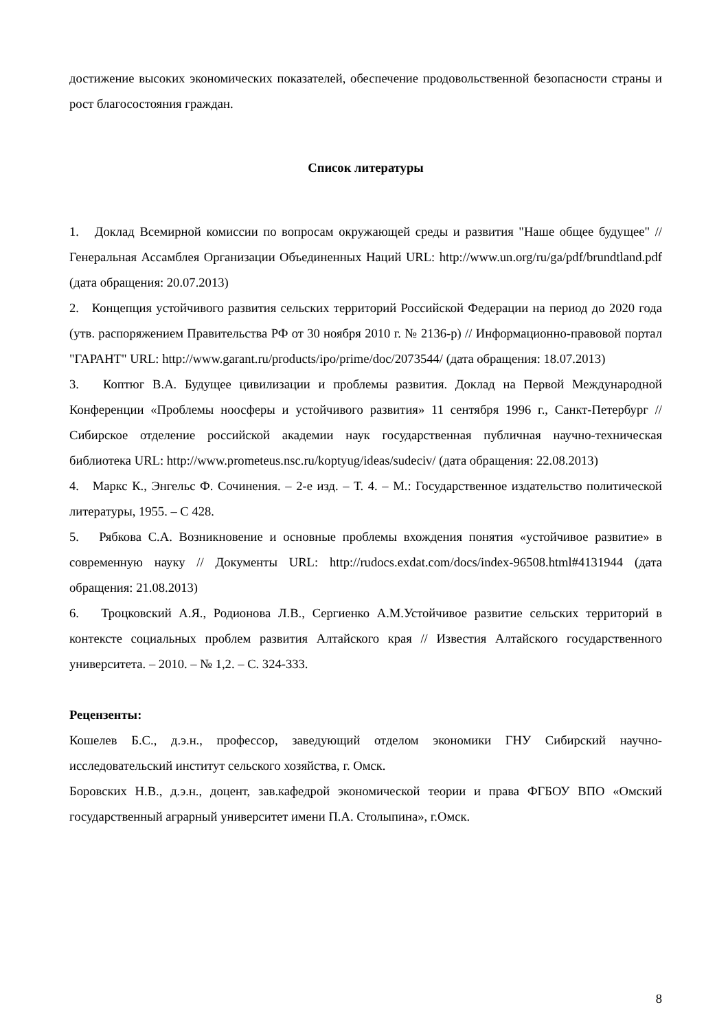достижение высоких экономических показателей, обеспечение продовольственной безопасности страны и рост благосостояния граждан.
Список литературы
1. Доклад Всемирной комиссии по вопросам окружающей среды и развития "Наше общее будущее" // Генеральная Ассамблея Организации Объединенных Наций URL: http://www.un.org/ru/ga/pdf/brundtland.pdf (дата обращения: 20.07.2013)
2. Концепция устойчивого развития сельских территорий Российской Федерации на период до 2020 года (утв. распоряжением Правительства РФ от 30 ноября 2010 г. № 2136-р) // Информационно-правовой портал "ГАРАНТ" URL: http://www.garant.ru/products/ipo/prime/doc/2073544/ (дата обращения: 18.07.2013)
3. Коптюг В.А. Будущее цивилизации и проблемы развития. Доклад на Первой Международной Конференции «Проблемы ноосферы и устойчивого развития» 11 сентября 1996 г., Санкт-Петербург // Сибирское отделение российской академии наук государственная публичная научно-техническая библиотека URL: http://www.prometeus.nsc.ru/koptyug/ideas/sudeciv/ (дата обращения: 22.08.2013)
4. Маркс К., Энгельс Ф. Сочинения. – 2-е изд. – Т. 4. – М.: Государственное издательство политической литературы, 1955. – С 428.
5. Рябкова С.А. Возникновение и основные проблемы вхождения понятия «устойчивое развитие» в современную науку // Документы URL: http://rudocs.exdat.com/docs/index-96508.html#4131944 (дата обращения: 21.08.2013)
6. Троцковский А.Я., Родионова Л.В., Сергиенко А.М.Устойчивое развитие сельских территорий в контексте социальных проблем развития Алтайского края // Известия Алтайского государственного университета. – 2010. – № 1,2. – С. 324-333.
Рецензенты:
Кошелев Б.С., д.э.н., профессор, заведующий отделом экономики ГНУ Сибирский научно-исследовательский институт сельского хозяйства, г. Омск.
Боровских Н.В., д.э.н., доцент, зав.кафедрой экономической теории и права ФГБОУ ВПО «Омский государственный аграрный университет имени П.А. Столыпина», г.Омск.
8